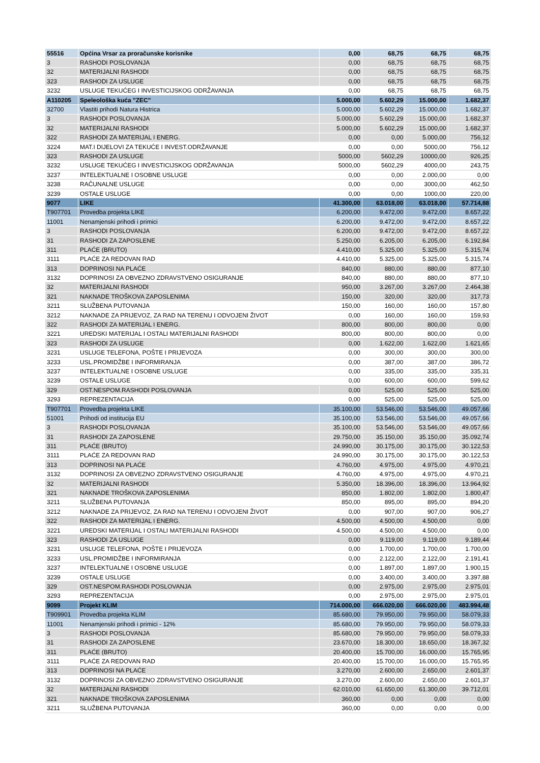| 55516 | Općina Vrsar za proračunske korisnike | 0,00 | 68,75 | 68,75 | 68,75 |
| 3 | RASHODI POSLOVANJA | 0,00 | 68,75 | 68,75 | 68,75 |
| 32 | MATERIJALNI RASHODI | 0,00 | 68,75 | 68,75 | 68,75 |
| 323 | RASHODI ZA USLUGE | 0,00 | 68,75 | 68,75 | 68,75 |
| 3232 | USLUGE TEKUĆEG I INVESTICIJSKOG ODRŽAVANJA | 0,00 | 68,75 | 68,75 | 68,75 |
| A110205 | Speleološka kuća "ZEC" | 5.000,00 | 5.602,29 | 15.000,00 | 1.682,37 |
| 32700 | Vlastiti prihodi Natura Histrica | 5.000,00 | 5.602,29 | 15.000,00 | 1.682,37 |
| 3 | RASHODI POSLOVANJA | 5.000,00 | 5.602,29 | 15.000,00 | 1.682,37 |
| 32 | MATERIJALNI RASHODI | 5.000,00 | 5.602,29 | 15.000,00 | 1.682,37 |
| 322 | RASHODI ZA MATERIJAL I ENERG. | 0,00 | 0,00 | 5.000,00 | 756,12 |
| 3224 | MAT.I DIJELOVI ZA TEKUĆE I INVEST.ODRŽAVANJE | 0,00 | 0,00 | 5000,00 | 756,12 |
| 323 | RASHODI ZA USLUGE | 5000,00 | 5602,29 | 10000,00 | 926,25 |
| 3232 | USLUGE TEKUĆEG I INVESTICIJSKOG ODRŽAVANJA | 5000,00 | 5602,29 | 4000,00 | 243,75 |
| 3237 | INTELEKTUALNE I OSOBNE USLUGE | 0,00 | 0,00 | 2.000,00 | 0,00 |
| 3238 | RAČUNALNE USLUGE | 0,00 | 0,00 | 3000,00 | 462,50 |
| 3239 | OSTALE USLUGE | 0,00 | 0,00 | 1000,00 | 220,00 |
| 9077 | LIKE | 41.300,00 | 63.018,00 | 63.018,00 | 57.714,88 |
| T907701 | Provedba projekta LIKE | 6.200,00 | 9.472,00 | 9.472,00 | 8.657,22 |
| 11001 | Nenamjenski prihodi i primici | 6.200,00 | 9.472,00 | 9.472,00 | 8.657,22 |
| 3 | RASHODI POSLOVANJA | 6.200,00 | 9.472,00 | 9.472,00 | 8.657,22 |
| 31 | RASHODI ZA ZAPOSLENE | 5.250,00 | 6.205,00 | 6.205,00 | 6.192,84 |
| 311 | PLAĆE (BRUTO) | 4.410,00 | 5.325,00 | 5.325,00 | 5.315,74 |
| 3111 | PLAĆE ZA REDOVAN RAD | 4.410,00 | 5.325,00 | 5.325,00 | 5.315,74 |
| 313 | DOPRINOSI NA PLAĆE | 840,00 | 880,00 | 880,00 | 877,10 |
| 3132 | DOPRINOSI ZA OBVEZNO ZDRAVSTVENO OSIGURANJE | 840,00 | 880,00 | 880,00 | 877,10 |
| 32 | MATERIJALNI RASHODI | 950,00 | 3.267,00 | 3.267,00 | 2.464,38 |
| 321 | NAKNADE TROŠKOVA ZAPOSLENIMA | 150,00 | 320,00 | 320,00 | 317,73 |
| 3211 | SLUŽBENA PUTOVANJA | 150,00 | 160,00 | 160,00 | 157,80 |
| 3212 | NAKNADE ZA PRIJEVOZ, ZA RAD NA TERENU I ODVOJENI ŽIVOT | 0,00 | 160,00 | 160,00 | 159,93 |
| 322 | RASHODI ZA MATERIJAL I ENERG. | 800,00 | 800,00 | 800,00 | 0,00 |
| 3221 | UREDSKI MATERIJAL I OSTALI MATERIJALNI RASHODI | 800,00 | 800,00 | 800,00 | 0,00 |
| 323 | RASHODI ZA USLUGE | 0,00 | 1.622,00 | 1.622,00 | 1.621,65 |
| 3231 | USLUGE TELEFONA, POŠTE I PRIJEVOZA | 0,00 | 300,00 | 300,00 | 300,00 |
| 3233 | USL.PROMIDŽBE I INFORMIRANJA | 0,00 | 387,00 | 387,00 | 386,72 |
| 3237 | INTELEKTUALNE I OSOBNE USLUGE | 0,00 | 335,00 | 335,00 | 335,31 |
| 3239 | OSTALE USLUGE | 0,00 | 600,00 | 600,00 | 599,62 |
| 329 | OST.NESPOM.RASHODI POSLOVANJA | 0,00 | 525,00 | 525,00 | 525,00 |
| 3293 | REPREZENTACIJA | 0,00 | 525,00 | 525,00 | 525,00 |
| T907701 | Provedba projekta LIKE | 35.100,00 | 53.546,00 | 53.546,00 | 49.057,66 |
| 51001 | Prihodi od institucija EU | 35.100,00 | 53.546,00 | 53.546,00 | 49.057,66 |
| 3 | RASHODI POSLOVANJA | 35.100,00 | 53.546,00 | 53.546,00 | 49.057,66 |
| 31 | RASHODI ZA ZAPOSLENE | 29.750,00 | 35.150,00 | 35.150,00 | 35.092,74 |
| 311 | PLAĆE (BRUTO) | 24.990,00 | 30.175,00 | 30.175,00 | 30.122,53 |
| 3111 | PLAĆE ZA REDOVAN RAD | 24.990,00 | 30.175,00 | 30.175,00 | 30.122,53 |
| 313 | DOPRINOSI NA PLAĆE | 4.760,00 | 4.975,00 | 4.975,00 | 4.970,21 |
| 3132 | DOPRINOSI ZA OBVEZNO ZDRAVSTVENO OSIGURANJE | 4.760,00 | 4.975,00 | 4.975,00 | 4.970,21 |
| 32 | MATERIJALNI RASHODI | 5.350,00 | 18.396,00 | 18.396,00 | 13.964,92 |
| 321 | NAKNADE TROŠKOVA ZAPOSLENIMA | 850,00 | 1.802,00 | 1.802,00 | 1.800,47 |
| 3211 | SLUŽBENA PUTOVANJA | 850,00 | 895,00 | 895,00 | 894,20 |
| 3212 | NAKNADE ZA PRIJEVOZ, ZA RAD NA TERENU I ODVOJENI ŽIVOT | 0,00 | 907,00 | 907,00 | 906,27 |
| 322 | RASHODI ZA MATERIJAL I ENERG. | 4.500,00 | 4.500,00 | 4.500,00 | 0,00 |
| 3221 | UREDSKI MATERIJAL I OSTALI MATERIJALNI RASHODI | 4.500,00 | 4.500,00 | 4.500,00 | 0,00 |
| 323 | RASHODI ZA USLUGE | 0,00 | 9.119,00 | 9.119,00 | 9.189,44 |
| 3231 | USLUGE TELEFONA, POŠTE I PRIJEVOZA | 0,00 | 1.700,00 | 1.700,00 | 1.700,00 |
| 3233 | USL.PROMIDŽBE I INFORMIRANJA | 0,00 | 2.122,00 | 2.122,00 | 2.191,41 |
| 3237 | INTELEKTUALNE I OSOBNE USLUGE | 0,00 | 1.897,00 | 1.897,00 | 1.900,15 |
| 3239 | OSTALE USLUGE | 0,00 | 3.400,00 | 3.400,00 | 3.397,88 |
| 329 | OST.NESPOM.RASHODI POSLOVANJA | 0,00 | 2.975,00 | 2.975,00 | 2.975,01 |
| 3293 | REPREZENTACIJA | 0,00 | 2.975,00 | 2.975,00 | 2.975,01 |
| 9099 | Projekt KLIM | 714.000,00 | 666.020,00 | 666.020,00 | 483.994,48 |
| T909901 | Provedba projekta KLIM | 85.680,00 | 79.950,00 | 79.950,00 | 58.079,33 |
| 11001 | Nenamjenski prihodi i primici - 12% | 85.680,00 | 79.950,00 | 79.950,00 | 58.079,33 |
| 3 | RASHODI POSLOVANJA | 85.680,00 | 79.950,00 | 79.950,00 | 58.079,33 |
| 31 | RASHODI ZA ZAPOSLENE | 23.670,00 | 18.300,00 | 18.650,00 | 18.367,32 |
| 311 | PLAĆE (BRUTO) | 20.400,00 | 15.700,00 | 16.000,00 | 15.765,95 |
| 3111 | PLAĆE ZA REDOVAN RAD | 20.400,00 | 15.700,00 | 16.000,00 | 15.765,95 |
| 313 | DOPRINOSI NA PLAĆE | 3.270,00 | 2.600,00 | 2.650,00 | 2.601,37 |
| 3132 | DOPRINOSI ZA OBVEZNO ZDRAVSTVENO OSIGURANJE | 3.270,00 | 2.600,00 | 2.650,00 | 2.601,37 |
| 32 | MATERIJALNI RASHODI | 62.010,00 | 61.650,00 | 61.300,00 | 39.712,01 |
| 321 | NAKNADE TROŠKOVA ZAPOSLENIMA | 360,00 | 0,00 | 0,00 | 0,00 |
| 3211 | SLUŽBENA PUTOVANJA | 360,00 | 0,00 | 0,00 | 0,00 |